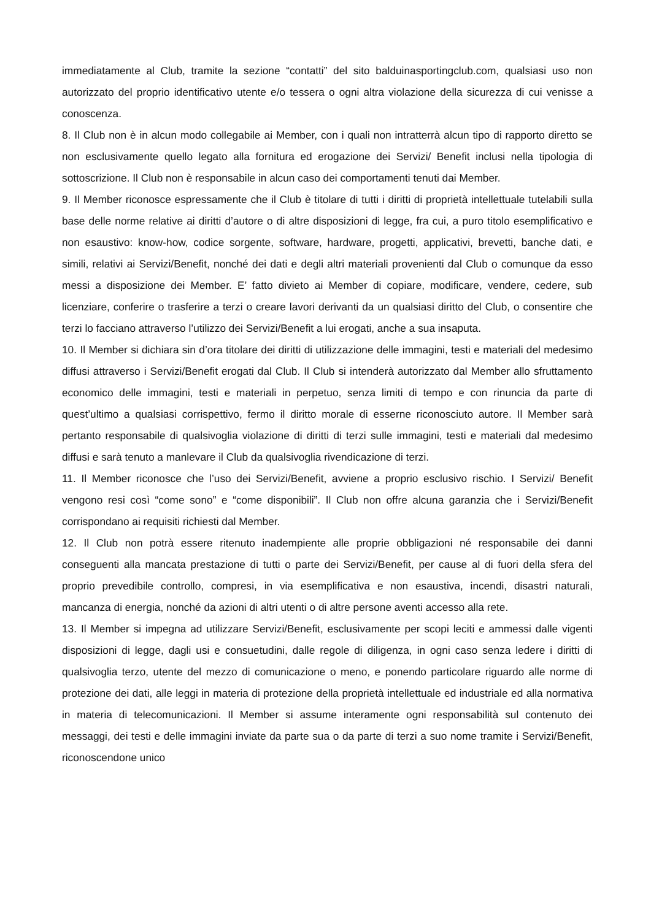immediatamente al Club, tramite la sezione “contatti” del sito balduinasportingclub.com, qualsiasi uso non autorizzato del proprio identificativo utente e/o tessera o ogni altra violazione della sicurezza di cui venisse a conoscenza.
8. Il Club non è in alcun modo collegabile ai Member, con i quali non intratterrà alcun tipo di rapporto diretto se non esclusivamente quello legato alla fornitura ed erogazione dei Servizi/ Benefit inclusi nella tipologia di sottoscrizione. Il Club non è responsabile in alcun caso dei comportamenti tenuti dai Member.
9. Il Member riconosce espressamente che il Club è titolare di tutti i diritti di proprietà intellettuale tutelabili sulla base delle norme relative ai diritti d’autore o di altre disposizioni di legge, fra cui, a puro titolo esemplificativo e non esaustivo: know-how, codice sorgente, software, hardware, progetti, applicativi, brevetti, banche dati, e simili, relativi ai Servizi/Benefit, nonché dei dati e degli altri materiali provenienti dal Club o comunque da esso messi a disposizione dei Member. E’ fatto divieto ai Member di copiare, modificare, vendere, cedere, sub licenziare, conferire o trasferire a terzi o creare lavori derivanti da un qualsiasi diritto del Club, o consentire che terzi lo facciano attraverso l’utilizzo dei Servizi/Benefit a lui erogati, anche a sua insaputa.
10. Il Member si dichiara sin d’ora titolare dei diritti di utilizzazione delle immagini, testi e materiali del medesimo diffusi attraverso i Servizi/Benefit erogati dal Club. Il Club si intenderà autorizzato dal Member allo sfruttamento economico delle immagini, testi e materiali in perpetuo, senza limiti di tempo e con rinuncia da parte di quest’ultimo a qualsiasi corrispettivo, fermo il diritto morale di esserne riconosciuto autore. Il Member sarà pertanto responsabile di qualsivoglia violazione di diritti di terzi sulle immagini, testi e materiali dal medesimo diffusi e sarà tenuto a manlevare il Club da qualsivoglia rivendicazione di terzi.
11. Il Member riconosce che l’uso dei Servizi/Benefit, avviene a proprio esclusivo rischio. I Servizi/ Benefit vengono resi così “come sono” e “come disponibili”. Il Club non offre alcuna garanzia che i Servizi/Benefit corrispondano ai requisiti richiesti dal Member.
12. Il Club non potrà essere ritenuto inadempiente alle proprie obbligazioni né responsabile dei danni conseguenti alla mancata prestazione di tutti o parte dei Servizi/Benefit, per cause al di fuori della sfera del proprio prevedibile controllo, compresi, in via esemplificativa e non esaustiva, incendi, disastri naturali, mancanza di energia, nonché da azioni di altri utenti o di altre persone aventi accesso alla rete.
13. Il Member si impegna ad utilizzare Servizi/Benefit, esclusivamente per scopi leciti e ammessi dalle vigenti disposizioni di legge, dagli usi e consuetudini, dalle regole di diligenza, in ogni caso senza ledere i diritti di qualsivoglia terzo, utente del mezzo di comunicazione o meno, e ponendo particolare riguardo alle norme di protezione dei dati, alle leggi in materia di protezione della proprietà intellettuale ed industriale ed alla normativa in materia di telecomunicazioni. Il Member si assume interamente ogni responsabilità sul contenuto dei messaggi, dei testi e delle immagini inviate da parte sua o da parte di terzi a suo nome tramite i Servizi/Benefit, riconoscendone unico